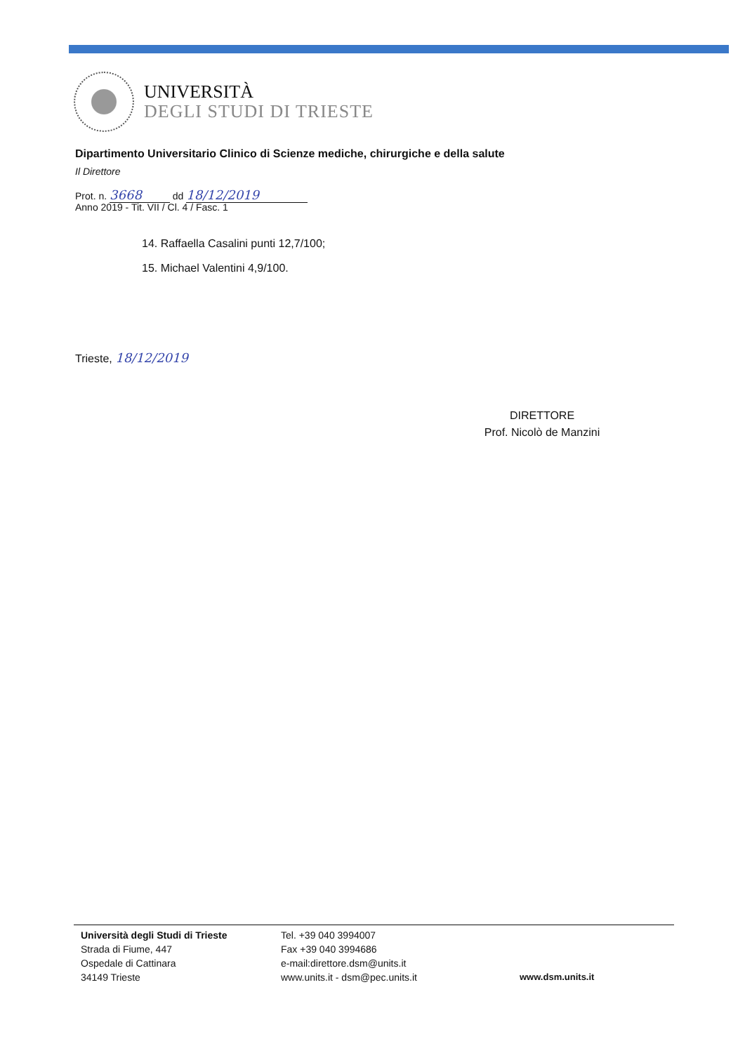UNIVERSITÀ
DEGLI STUDI DI TRIESTE
Dipartimento Universitario Clinico di Scienze mediche, chirurgiche e della salute
Il Direttore
Prot. n. 3668 dd 18/12/2019
Anno 2019 - Tit. VII / Cl. 4 / Fasc. 1
14. Raffaella Casalini punti 12,7/100;
15. Michael Valentini 4,9/100.
Trieste, 18/12/2019
DIRETTORE
Prof. Nicolò de Manzini
Università degli Studi di Trieste
Strada di Fiume, 447
Ospedale di Cattinara
34149 Trieste
Tel. +39 040 3994007
Fax +39 040 3994686
e-mail:direttore.dsm@units.it
www.units.it - dsm@pec.units.it
www.dsm.units.it